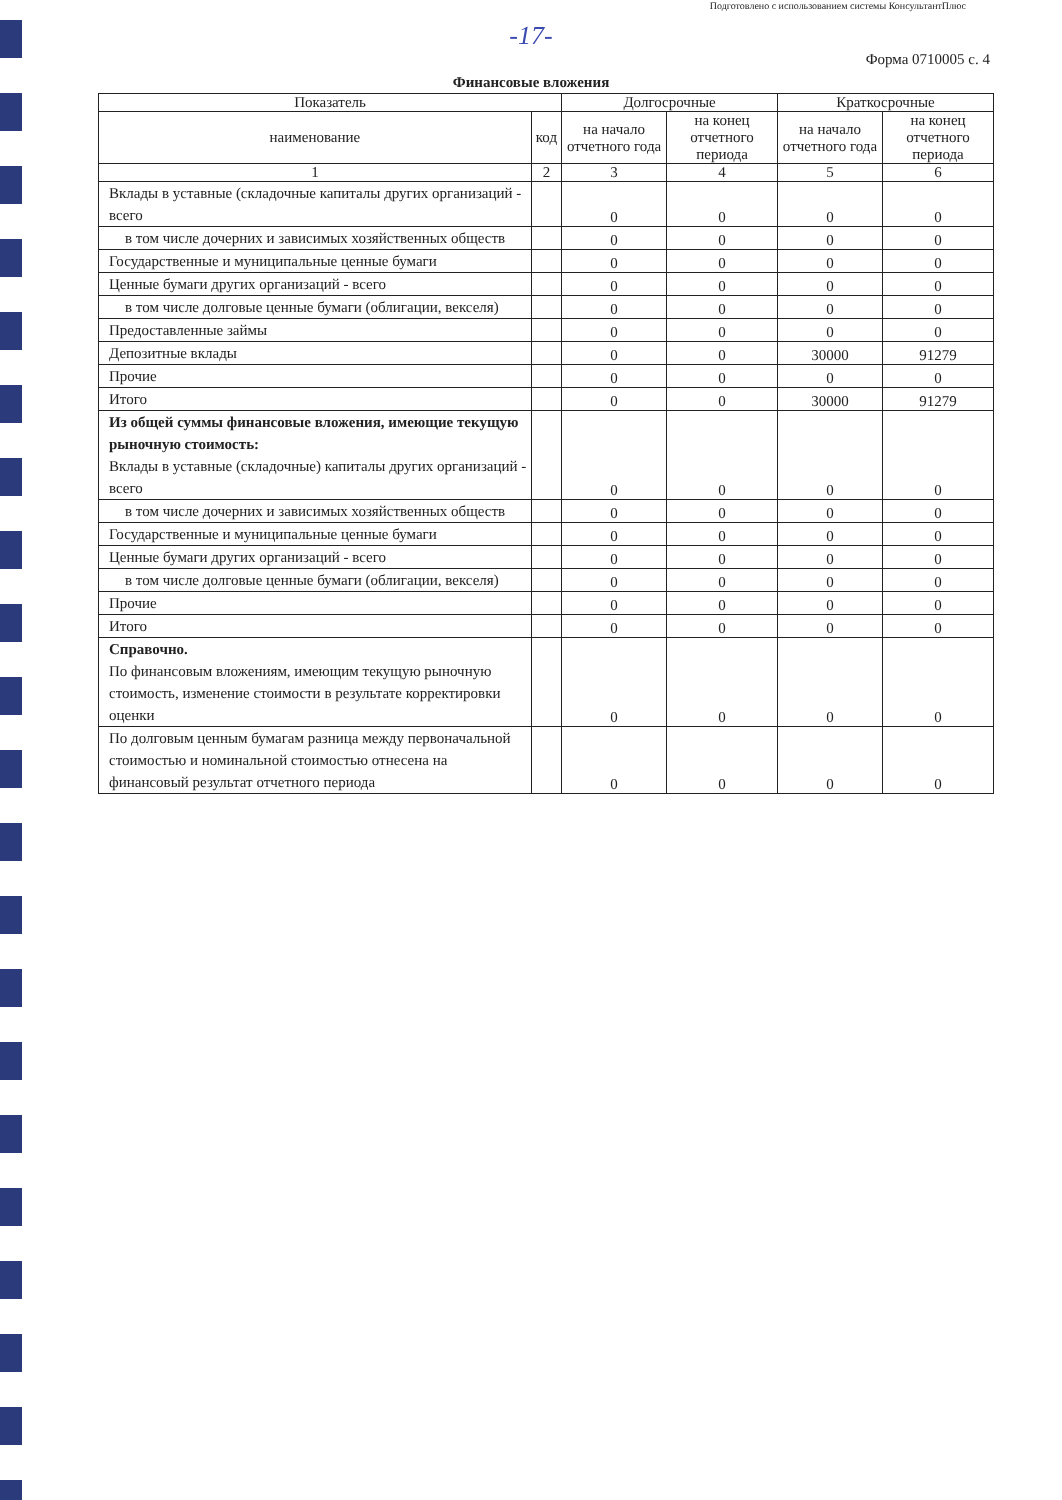Подготовлено с использованием системы КонсультантПлюс
-17-
Форма 0710005 с. 4
Финансовые вложения
| Показатель | | Долгосрочные | | Краткосрочные | |
| --- | --- | --- | --- | --- | --- |
| наименование | код | на начало отчетного года | на конец отчетного периода | на начало отчетного года | на конец отчетного периода |
| 1 | 2 | 3 | 4 | 5 | 6 |
| Вклады в уставные (складочные капиталы других организаций - всего | | 0 | 0 | 0 | 0 |
| в том числе дочерних и зависимых хозяйственных обществ | | 0 | 0 | 0 | 0 |
| Государственные и муниципальные ценные бумаги | | 0 | 0 | 0 | 0 |
| Ценные бумаги других организаций - всего | | 0 | 0 | 0 | 0 |
| в том числе долговые ценные бумаги (облигации, векселя) | | 0 | 0 | 0 | 0 |
| Предоставленные займы | | 0 | 0 | 0 | 0 |
| Депозитные вклады | | 0 | 0 | 30000 | 91279 |
| Прочие | | 0 | 0 | 0 | 0 |
| Итого | | 0 | 0 | 30000 | 91279 |
| Из общей суммы финансовые вложения, имеющие текущую рыночную стоимость: Вклады в уставные (складочные) капиталы других организаций - всего | | 0 | 0 | 0 | 0 |
| в том числе дочерних и зависимых хозяйственных обществ | | 0 | 0 | 0 | 0 |
| Государственные и муниципальные ценные бумаги | | 0 | 0 | 0 | 0 |
| Ценные бумаги других организаций - всего | | 0 | 0 | 0 | 0 |
| в том числе долговые ценные бумаги (облигации, векселя) | | 0 | 0 | 0 | 0 |
| Прочие | | 0 | 0 | 0 | 0 |
| Итого | | 0 | 0 | 0 | 0 |
| Справочно. По финансовым вложениям, имеющим текущую рыночную стоимость, изменение стоимости в результате корректировки оценки | | 0 | 0 | 0 | 0 |
| По долговым ценным бумагам разница между первоначальной стоимостью и номинальной стоимостью отнесена на финансовый результат отчетного периода | | 0 | 0 | 0 | 0 |